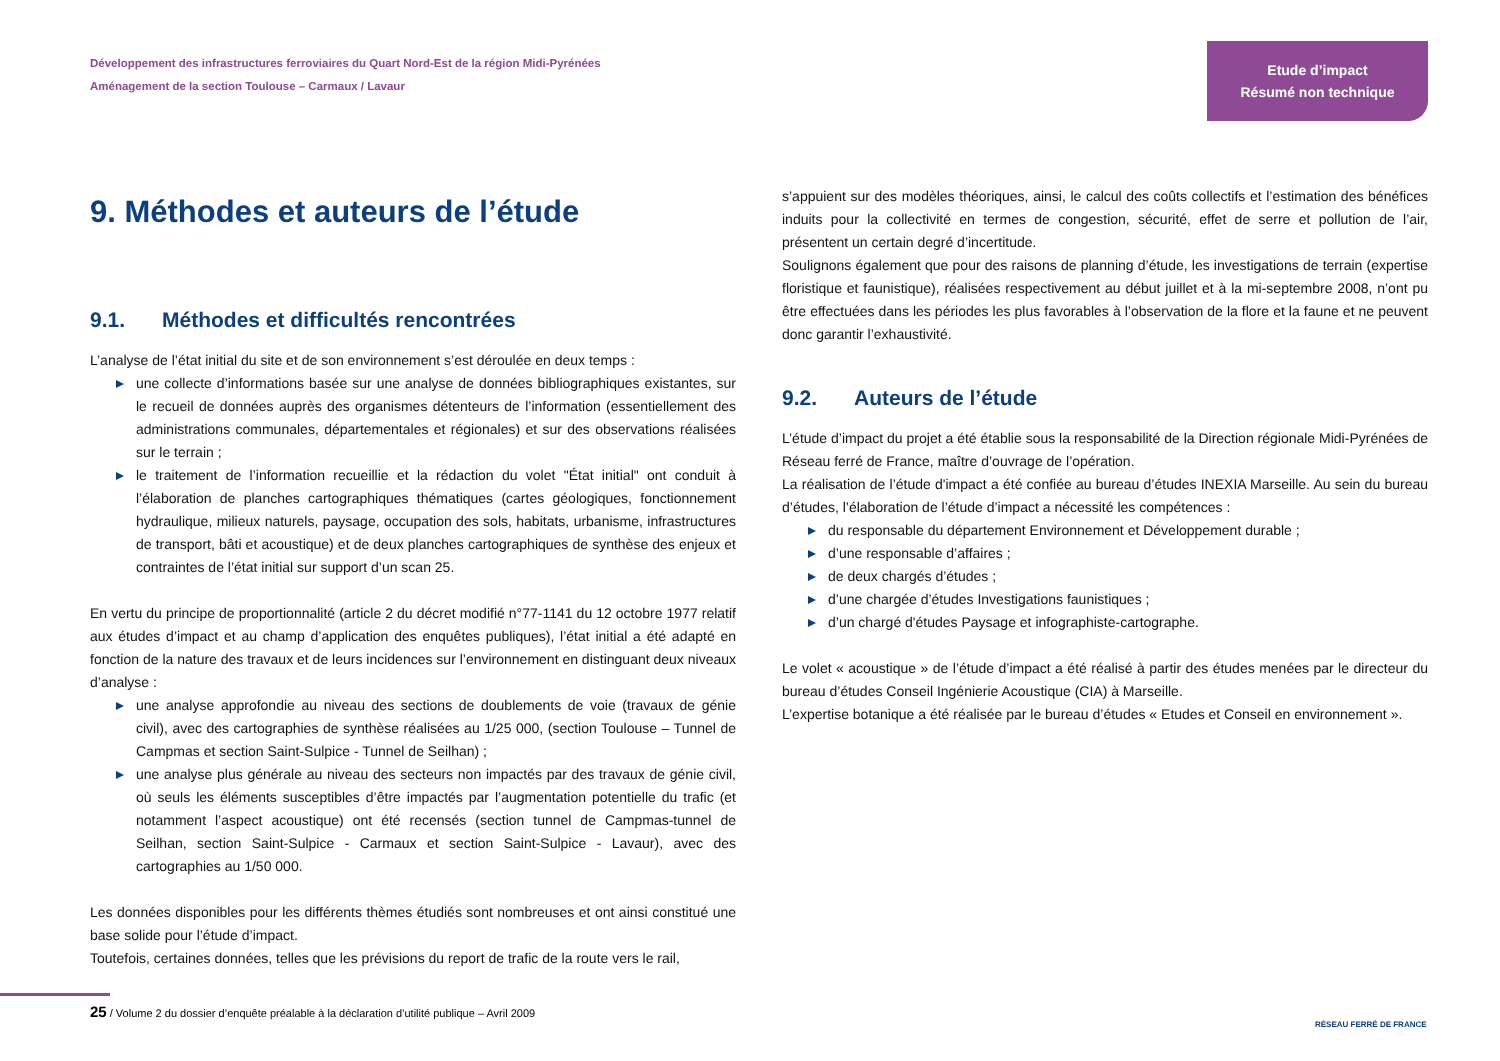Développement des infrastructures ferroviaires du Quart Nord-Est de la région Midi-Pyrénées
Aménagement de la section Toulouse – Carmaux / Lavaur
Etude d’impact
Résumé non technique
9. Méthodes et auteurs de l’étude
9.1. Méthodes et difficultés rencontrées
L’analyse de l’état initial du site et de son environnement s’est déroulée en deux temps :
une collecte d’informations basée sur une analyse de données bibliographiques existantes, sur le recueil de données auprès des organismes détenteurs de l’information (essentiellement des administrations communales, départementales et régionales) et sur des observations réalisées sur le terrain ;
le traitement de l’information recueillie et la rédaction du volet "État initial" ont conduit à l’élaboration de planches cartographiques thématiques (cartes géologiques, fonctionnement hydraulique, milieux naturels, paysage, occupation des sols, habitats, urbanisme, infrastructures de transport, bâti et acoustique) et de deux planches cartographiques de synthèse des enjeux et contraintes de l’état initial sur support d’un scan 25.
En vertu du principe de proportionnalité (article 2 du décret modifié n°77-1141 du 12 octobre 1977 relatif aux études d’impact et au champ d’application des enquêtes publiques), l’état initial a été adapté en fonction de la nature des travaux et de leurs incidences sur l’environnement en distinguant deux niveaux d’analyse :
une analyse approfondie au niveau des sections de doublements de voie (travaux de génie civil), avec des cartographies de synthèse réalisées au 1/25 000, (section Toulouse – Tunnel de Campmas et section Saint-Sulpice - Tunnel de Seilhan) ;
une analyse plus générale au niveau des secteurs non impactés par des travaux de génie civil, où seuls les éléments susceptibles d’être impactés par l’augmentation potentielle du trafic (et notamment l’aspect acoustique) ont été recensés (section tunnel de Campmas-tunnel de Seilhan, section Saint-Sulpice - Carmaux et section Saint-Sulpice - Lavaur), avec des cartographies au 1/50 000.
Les données disponibles pour les différents thèmes étudiés sont nombreuses et ont ainsi constitué une base solide pour l’étude d’impact.
Toutefois, certaines données, telles que les prévisions du report de trafic de la route vers le rail,
s’appuient sur des modèles théoriques, ainsi, le calcul des coûts collectifs et l’estimation des bénéfices induits pour la collectivité en termes de congestion, sécurité, effet de serre et pollution de l’air, présentent un certain degré d’incertitude.
Soulignons également que pour des raisons de planning d’étude, les investigations de terrain (expertise floristique et faunistique), réalisées respectivement au début juillet et à la mi-septembre 2008, n’ont pu être effectuées dans les périodes les plus favorables à l’observation de la flore et la faune et ne peuvent donc garantir l’exhaustivité.
9.2. Auteurs de l’étude
L’étude d’impact du projet a été établie sous la responsabilité de la Direction régionale Midi-Pyrénées de Réseau ferré de France, maître d’ouvrage de l’opération.
La réalisation de l’étude d'impact a été confiée au bureau d’études INEXIA Marseille. Au sein du bureau d’études, l’élaboration de l’étude d’impact a nécessité les compétences :
du responsable du département Environnement et Développement durable ;
d’une responsable d’affaires ;
de deux chargés d’études ;
d’une chargée d’études Investigations faunistiques ;
d’un chargé d'études Paysage et infographiste-cartographe.
Le volet « acoustique » de l’étude d’impact a été réalisé à partir des études menées par le directeur du bureau d’études Conseil Ingénierie Acoustique (CIA) à Marseille.
L’expertise botanique a été réalisée par le bureau d’études « Etudes et Conseil en environnement ».
25 / Volume 2 du dossier d’enquête préalable à la déclaration d’utilité publique – Avril 2009
RÉSEAU FERRÉ DE FRANCE